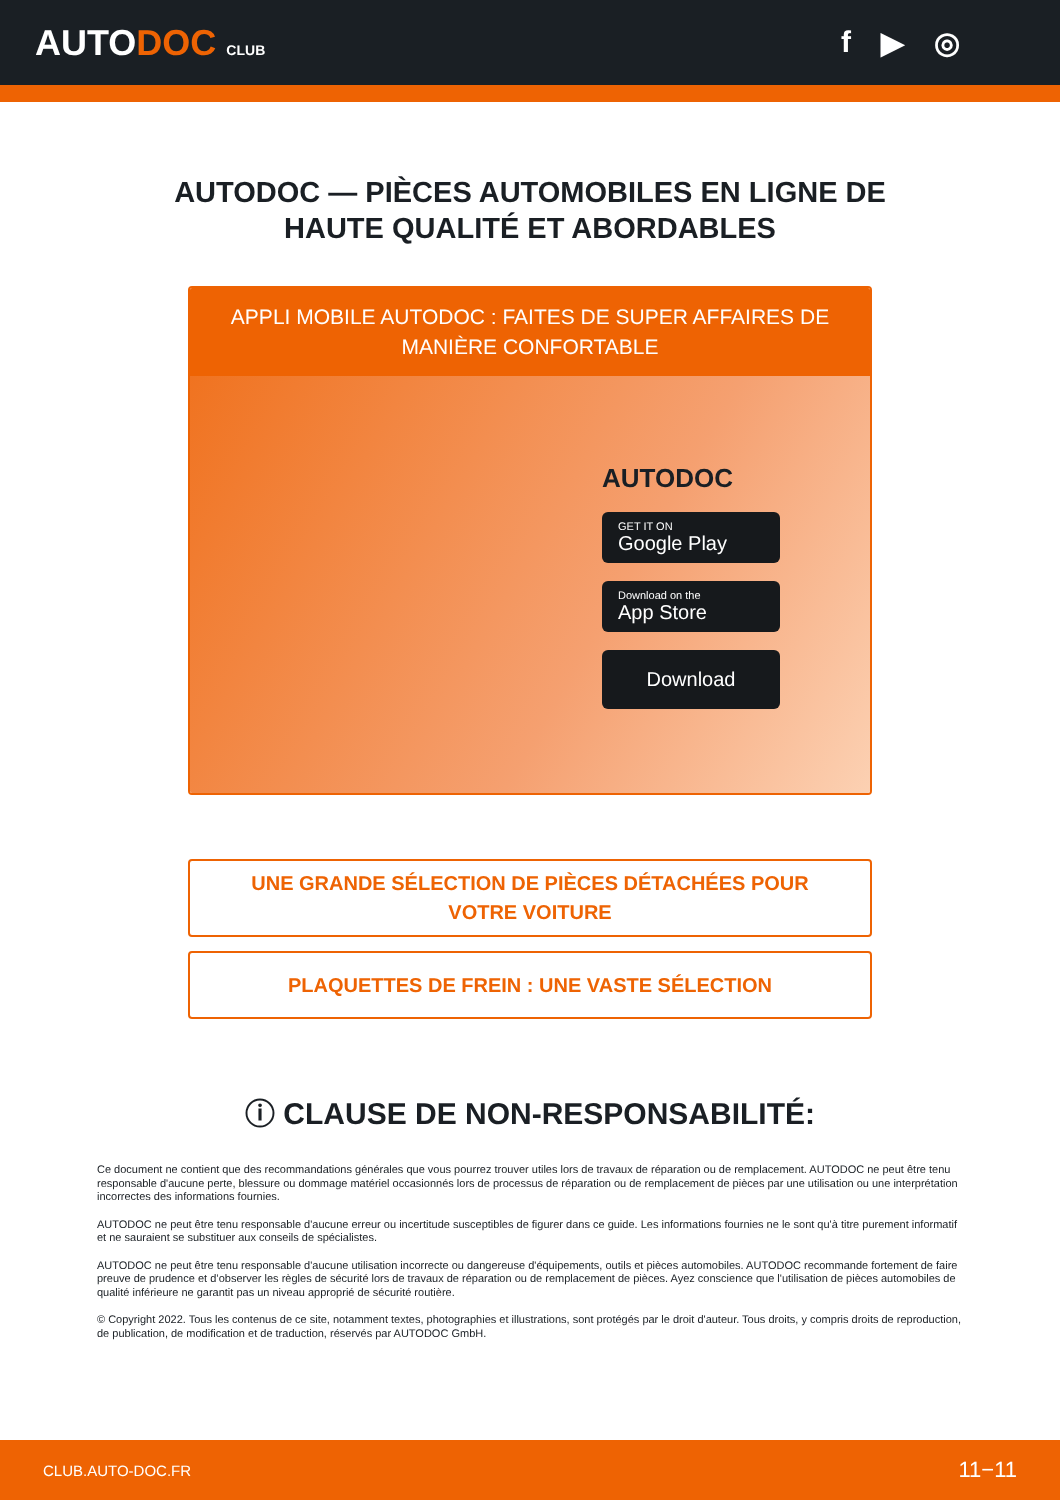AUTODOC CLUB
f ▶ ◎
AUTODOC — PIÈCES AUTOMOBILES EN LIGNE DE
HAUTE QUALITÉ ET ABORDABLES
APPLI MOBILE AUTODOC : FAITES DE SUPER AFFAIRES DE MANIÈRE CONFORTABLE
AUTODOC
GET IT ON
Google Play
Download on the
App Store
Download
UNE GRANDE SÉLECTION DE PIÈCES DÉTACHÉES POUR VOTRE VOITURE
PLAQUETTES DE FREIN : UNE VASTE SÉLECTION
ⓘ CLAUSE DE NON-RESPONSABILITÉ:
Ce document ne contient que des recommandations générales que vous pourrez trouver utiles lors de travaux de réparation ou de remplacement. AUTODOC ne peut être tenu responsable d'aucune perte, blessure ou dommage matériel occasionnés lors de processus de réparation ou de remplacement de pièces par une utilisation ou une interprétation incorrectes des informations fournies.
AUTODOC ne peut être tenu responsable d'aucune erreur ou incertitude susceptibles de figurer dans ce guide. Les informations fournies ne le sont qu'à titre purement informatif et ne sauraient se substituer aux conseils de spécialistes.
AUTODOC ne peut être tenu responsable d'aucune utilisation incorrecte ou dangereuse d'équipements, outils et pièces automobiles. AUTODOC recommande fortement de faire preuve de prudence et d’observer les règles de sécurité lors de travaux de réparation ou de remplacement de pièces. Ayez conscience que l'utilisation de pièces automobiles de qualité inférieure ne garantit pas un niveau approprié de sécurité routière.
© Copyright 2022. Tous les contenus de ce site, notamment textes, photographies et illustrations, sont protégés par le droit d'auteur. Tous droits, y compris droits de reproduction, de publication, de modification et de traduction, réservés par AUTODOC GmbH.
CLUB.AUTO-DOC.FR 11−11